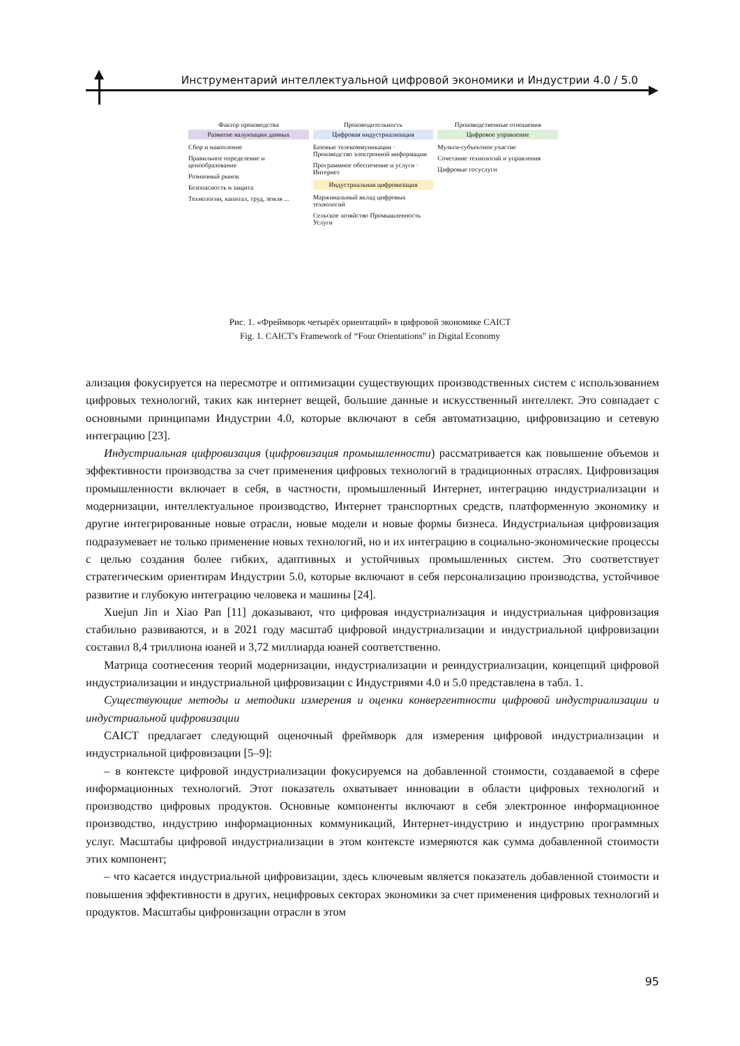Инструментарий интеллектуальной цифровой экономики и Индустрии 4.0 / 5.0
Фактор производства
Развитие валуизации данных
Сбор и накопление
Правильное определение и ценообразование
Розничный рынок
Безопасность и защита
Технологии, капитал, труд, земля ...
Производительность
Цифровая индустриализация
Базовые телекоммуникации · Производство электронной информации
Программное обеспечение и услуги · Интернет
Индустриальная цифровизация
Маржинальный вклад цифровых технологий
Сельское хозяйство Промышленность Услуги
Производственные отношения
Цифровое управление
Мульти-субъектное участие
Сочетание технологий и управления
Цифровые госуслуги
Рис. 1. «Фреймворк четырёх ориентаций» в цифровой экономике CAICT
Fig. 1. CAICT's Framework of “Four Orientations” in Digital Economy
ализация фокусируется на пересмотре и оптимизации существующих производственных систем с использованием цифровых технологий, таких как интернет вещей, большие данные и искусственный интеллект. Это совпадает с основными принципами Индустрии 4.0, которые включают в себя автоматизацию, цифровизацию и сетевую интеграцию [23].
Индустриальная цифровизация (цифровизация промышленности) рассматривается как повышение объемов и эффективности производства за счет применения цифровых технологий в традиционных отраслях. Цифровизация промышленности включает в себя, в частности, промышленный Интернет, интеграцию индустриализации и модернизации, интеллектуальное производство, Интернет транспортных средств, платформенную экономику и другие интегрированные новые отрасли, новые модели и новые формы бизнеса. Индустриальная цифровизация подразумевает не только применение новых технологий, но и их интеграцию в социально-экономические процессы с целью создания более гибких, адаптивных и устойчивых промышленных систем. Это соответствует стратегическим ориентирам Индустрии 5.0, которые включают в себя персонализацию производства, устойчивое развитие и глубокую интеграцию человека и машины [24].
Xuejun Jin и Xiao Pan [11] доказывают, что цифровая индустриализация и индустриальная цифровизация стабильно развиваются, и в 2021 году масштаб цифровой индустриализации и индустриальной цифровизации составил 8,4 триллиона юаней и 3,72 миллиарда юаней соответственно.
Матрица соотнесения теорий модернизации, индустриализации и реиндустриализации, концепций цифровой индустриализации и индустриальной цифровизации с Индустриями 4.0 и 5.0 представлена в табл. 1.
Существующие методы и методики измерения и оценки конвергентности цифровой индустриализации и индустриальной цифровизации
CAICT предлагает следующий оценочный фреймворк для измерения цифровой индустриализации и индустриальной цифровизации [5–9]:
– в контексте цифровой индустриализации фокусируемся на добавленной стоимости, создаваемой в сфере информационных технологий. Этот показатель охватывает инновации в области цифровых технологий и производство цифровых продуктов. Основные компоненты включают в себя электронное информационное производство, индустрию информационных коммуникаций, Интернет-индустрию и индустрию программных услуг. Масштабы цифровой индустриализации в этом контексте измеряются как сумма добавленной стоимости этих компонент;
– что касается индустриальной цифровизации, здесь ключевым является показатель добавленной стоимости и повышения эффективности в других, нецифровых секторах экономики за счет применения цифровых технологий и продуктов. Масштабы цифровизации отрасли в этом
95